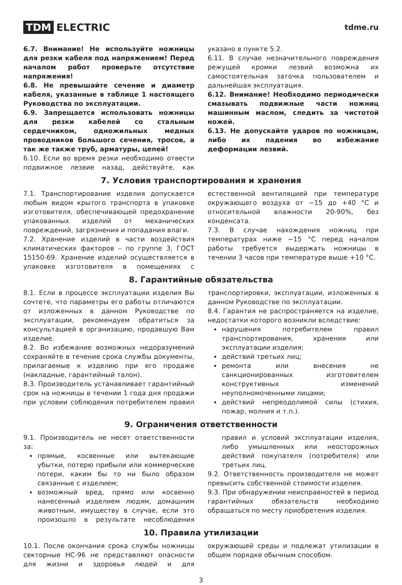TDM ELECTRIC
tdme.ru
6.7. Внимание! Не используйте ножницы для резки кабеля под напряжением! Перед началом работ проверьте отсутствие напряжения!
6.8. Не превышайте сечение и диаметр кабеля, указанные в таблице 1 настоящего Руководства по эксплуатации.
6.9. Запрещается использовать ножницы для резки кабелей со стальным сердечником, одножильных медных проводников большого сечения, тросов, а так же также труб, арматуры, цепей!
6.10. Если во время резки необходимо отвести подвижное лезвие назад, действуйте, как указано в пункте 5.2.
6.11. В случае незначительного повреждения режущей кромки лезвий возможна их самостоятельная заточка пользователем и дальнейшая эксплуатация.
6.12. Внимание! Необходимо периодически смазывать подвижные части ножниц машинным маслом, следить за чистотой ножей.
6.13. Не допускайте ударов по ножницам, либо их падения во избежание деформации лезвий.
7. Условия транспортирования и хранения
7.1. Транспортирование изделия допускается любым видом крытого транспорта в упаковке изготовителя, обеспечивающей предохранение упакованных изделий от механических повреждений, загрязнения и попадания влаги.
7.2. Хранение изделий в части воздействия климатических факторов – по группе 3, ГОСТ 15150-69. Хранение изделий осуществляется в упаковке изготовителя в помещениях с естественной вентиляцией при температуре окружающего воздуха от −15 до +40 °С и относительной влажности 20-90%, без конденсата.
7.3. В случае нахождения ножниц при температурах ниже −15 °С перед началом работы требуется выдержать ножницы в течении 3 часов при температуре выше +10 °С.
8. Гарантийные обязательства
8.1. Если в процессе эксплуатации изделия Вы сочтете, что параметры его работы отличаются от изложенных в данном Руководстве по эксплуатации, рекомендуем обратиться за консультацией в организацию, продавшую Вам изделие.
8.2. Во избежание возможных недоразумений сохраняйте в течение срока службы документы, прилагаемые к изделию при его продаже (накладные, гарантийный талон).
8.3. Производитель устанавливает гарантийный срок на ножницы в течении 1 года дня продажи при условии соблюдения потребителем правил транспортировки, эксплуатации, изложенных в данном Руководстве по эксплуатации.
8.4. Гарантия не распространяется на изделие, недостатки которого возникли вследствие:
нарушения потребителем правил транспортирования, хранения или эксплуатации изделия;
действий третьих лиц;
ремонта или внесения не санкционированных изготовителем конструктивных изменений неуполномоченными лицами;
действий непреодолимой силы (стихия, пожар, молния и т.п.).
9. Ограничения ответственности
9.1. Производитель не несет ответственности за:
прямые, косвенные или вытекающие убытки, потерю прибыли или коммерческие потери, каким бы то ни было образом связанные с изделием;
возможный вред, прямо или косвенно нанесенный изделием людям, домашним животным, имуществу в случае, если это произошло в результате несоблюдения правил и условий эксплуатации изделия, либо умышленных или неосторожных действий покупателя (потребителя) или третьих лиц.
9.2. Ответственность производителя не может превысить собственной стоимости изделия.
9.3. При обнаружении неисправностей в период гарантийных обязательств необходимо обращаться по месту приобретения изделия.
10. Правила утилизации
10.1. После окончания срока службы ножницы секторные НС-96 не представляют опасности для жизни и здоровья людей и для окружающей среды и подлежат утилизации в общем порядке обычным способом.
3